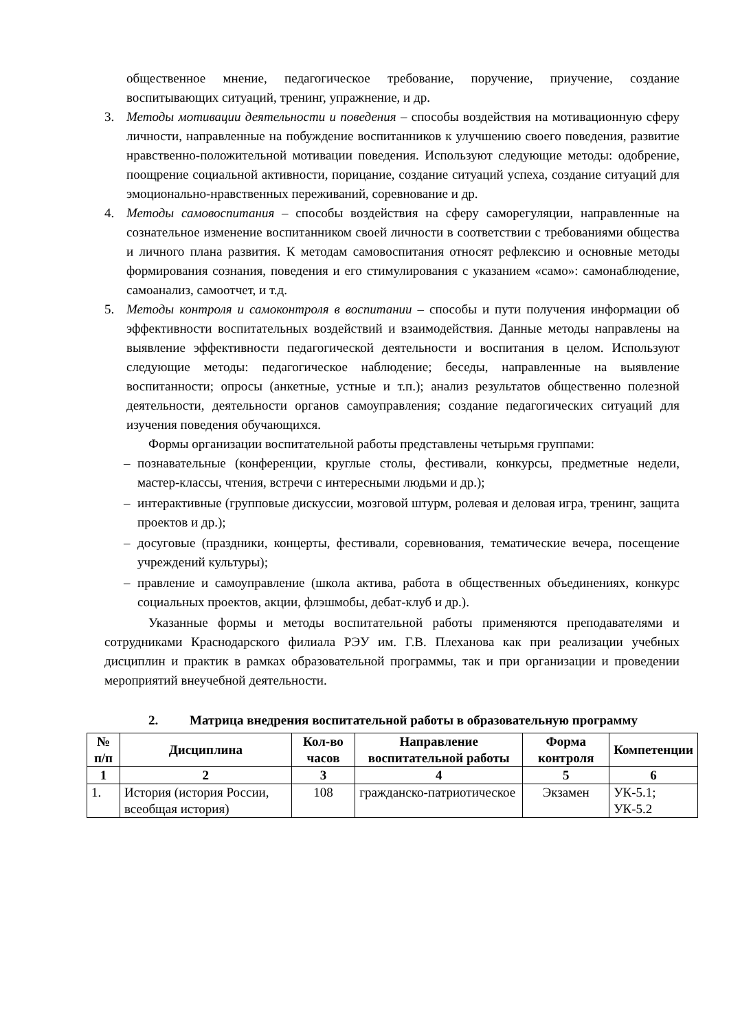общественное мнение, педагогическое требование, поручение, приучение, создание воспитывающих ситуаций, тренинг, упражнение, и др.
3. Методы мотивации деятельности и поведения – способы воздействия на мотивационную сферу личности, направленные на побуждение воспитанников к улучшению своего поведения, развитие нравственно-положительной мотивации поведения. Используют следующие методы: одобрение, поощрение социальной активности, порицание, создание ситуаций успеха, создание ситуаций для эмоционально-нравственных переживаний, соревнование и др.
4. Методы самовоспитания – способы воздействия на сферу саморегуляции, направленные на сознательное изменение воспитанником своей личности в соответствии с требованиями общества и личного плана развития. К методам самовоспитания относят рефлексию и основные методы формирования сознания, поведения и его стимулирования с указанием «само»: самонаблюдение, самоанализ, самоотчет, и т.д.
5. Методы контроля и самоконтроля в воспитании – способы и пути получения информации об эффективности воспитательных воздействий и взаимодействия. Данные методы направлены на выявление эффективности педагогической деятельности и воспитания в целом. Используют следующие методы: педагогическое наблюдение; беседы, направленные на выявление воспитанности; опросы (анкетные, устные и т.п.); анализ результатов общественно полезной деятельности, деятельности органов самоуправления; создание педагогических ситуаций для изучения поведения обучающихся.
Формы организации воспитательной работы представлены четырьмя группами:
– познавательные (конференции, круглые столы, фестивали, конкурсы, предметные недели, мастер-классы, чтения, встречи с интересными людьми и др.);
– интерактивные (групповые дискуссии, мозговой штурм, ролевая и деловая игра, тренинг, защита проектов и др.);
– досуговые (праздники, концерты, фестивали, соревнования, тематические вечера, посещение учреждений культуры);
– правление и самоуправление (школа актива, работа в общественных объединениях, конкурс социальных проектов, акции, флэшмобы, дебат-клуб и др.).
Указанные формы и методы воспитательной работы применяются преподавателями и сотрудниками Краснодарского филиала РЭУ им. Г.В. Плеханова как при реализации учебных дисциплин и практик в рамках образовательной программы, так и при организации и проведении мероприятий внеучебной деятельности.
2. Матрица внедрения воспитательной работы в образовательную программу
| № п/п | Дисциплина | Кол-во часов | Направление воспитательной работы | Форма контроля | Компетенции |
| --- | --- | --- | --- | --- | --- |
| 1 | 2 | 3 | 4 | 5 | 6 |
| 1. | История (история России, всеобщая история) | 108 | гражданско-патриотическое | Экзамен | УК-5.1; УК-5.2 |